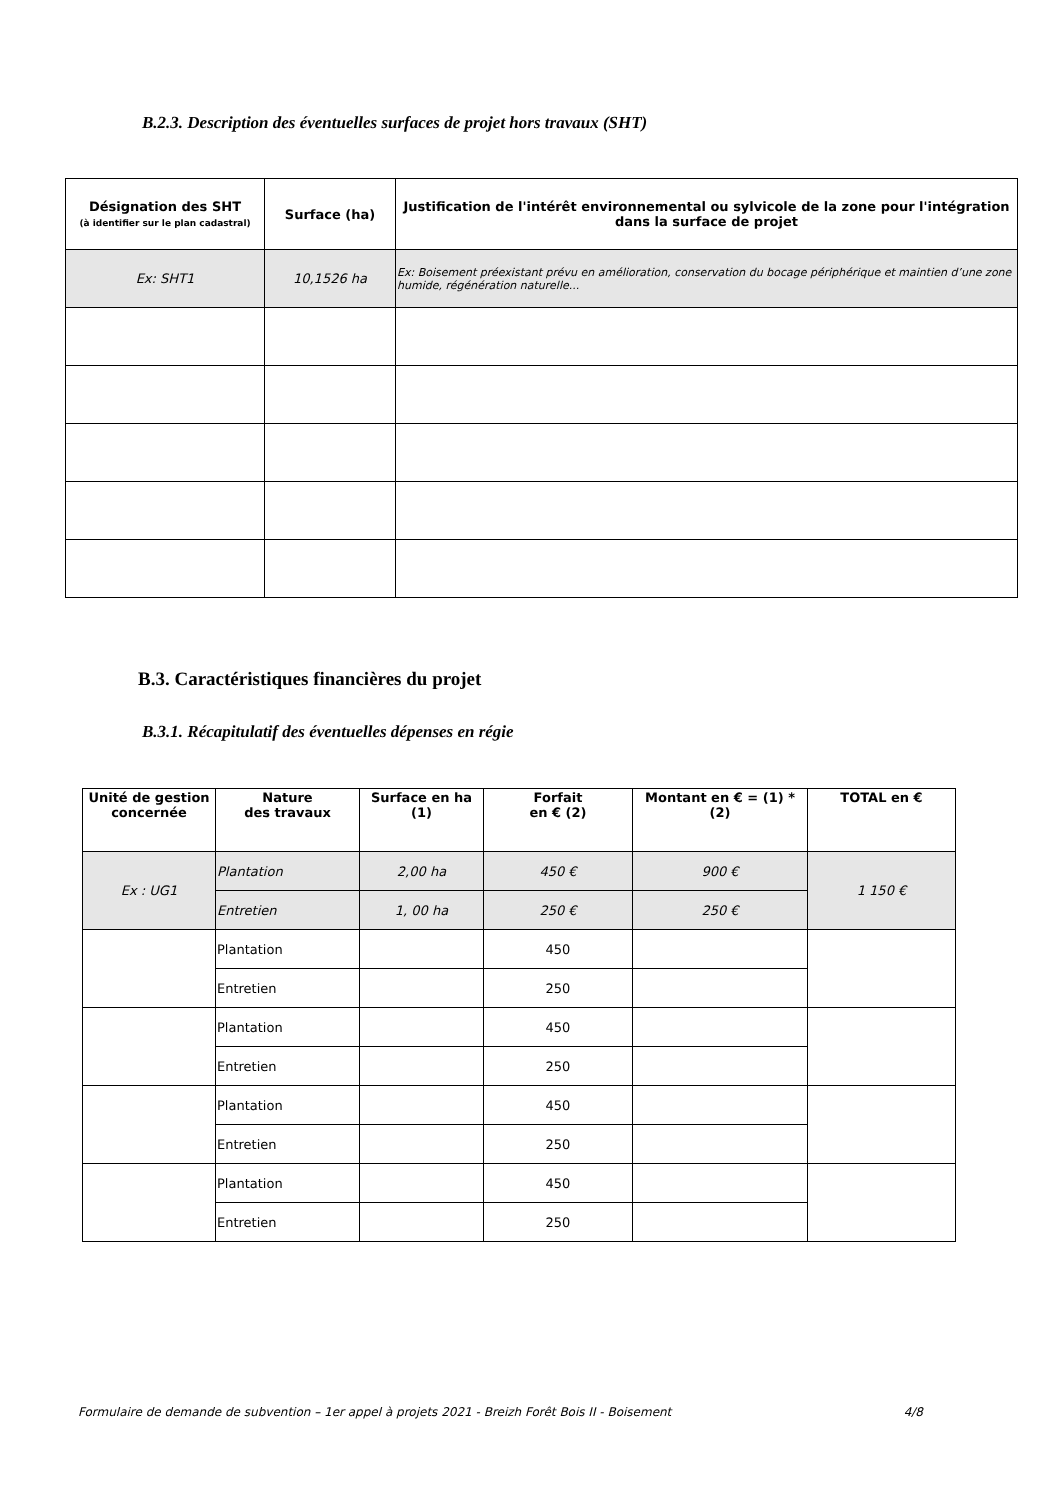B.2.3. Description des éventuelles surfaces de projet hors travaux (SHT)
| Désignation des SHT (à identifier sur le plan cadastral) | Surface (ha) | Justification de l'intérêt environnemental ou sylvicole de la zone pour l'intégration dans la surface de projet |
| --- | --- | --- |
| Ex: SHT1 | 10,1526 ha | Ex: Boisement préexistant prévu en amélioration, conservation du bocage périphérique et maintien d’une zone humide, régénération naturelle... |
B.3. Caractéristiques financières du projet
B.3.1. Récapitulatif des éventuelles dépenses en régie
| Unité de gestion concernée | Nature des travaux | Surface en ha (1) | Forfait en € (2) | Montant en € = (1) * (2) | TOTAL en € |
| --- | --- | --- | --- | --- | --- |
| Ex : UG1 | Plantation | 2,00 ha | 450 € | 900 € | 1 150 € |
| | Entretien | 1, 00 ha | 250 € | 250 € | |
| | Plantation | | 450 | | |
| | Entretien | | 250 | | |
| | Plantation | | 450 | | |
| | Entretien | | 250 | | |
| | Plantation | | 450 | | |
| | Entretien | | 250 | | |
| | Plantation | | 450 | | |
| | Entretien | | 250 | | |
Formulaire de demande de subvention – 1er appel à projets 2021 - Breizh Forêt Bois II - Boisement 4/8